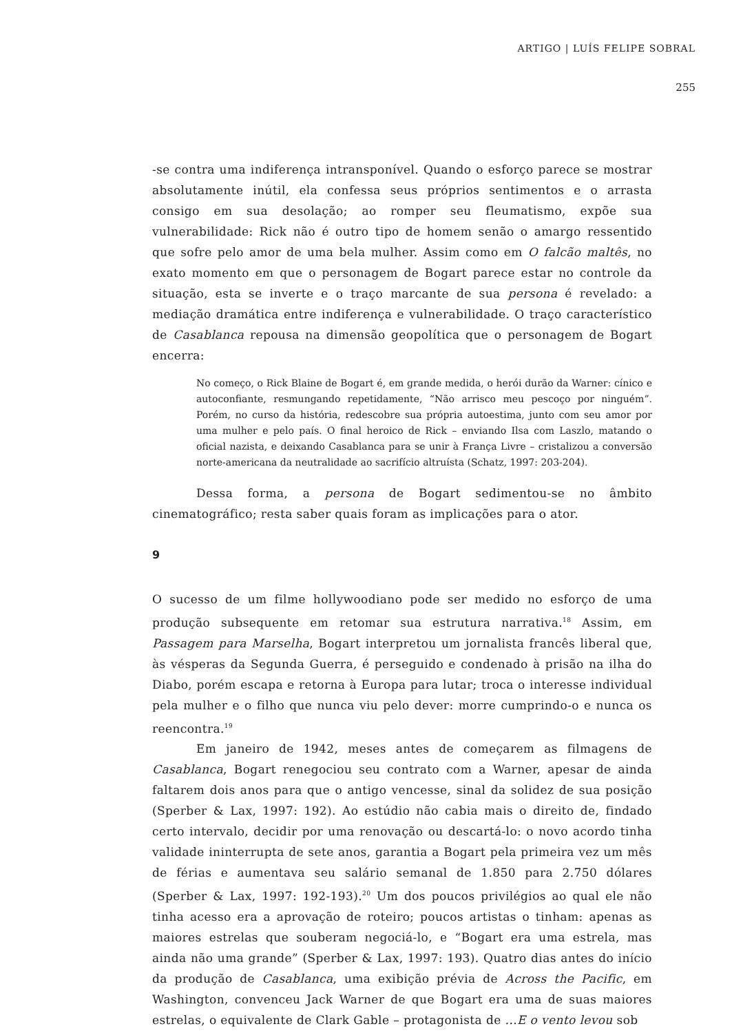ARTIGO | LUÍS FELIPE SOBRAL
255
-se contra uma indiferença intransponível. Quando o esforço parece se mostrar absolutamente inútil, ela confessa seus próprios sentimentos e o arrasta consigo em sua desolação; ao romper seu fleumatismo, expõe sua vulnerabilidade: Rick não é outro tipo de homem senão o amargo ressentido que sofre pelo amor de uma bela mulher. Assim como em O falcão maltês, no exato momento em que o personagem de Bogart parece estar no controle da situação, esta se inverte e o traço marcante de sua persona é revelado: a mediação dramática entre indiferença e vulnerabilidade. O traço característico de Casablanca repousa na dimensão geopolítica que o personagem de Bogart encerra:
No começo, o Rick Blaine de Bogart é, em grande medida, o herói durão da Warner: cínico e autoconfiante, resmungando repetidamente, “Não arrisco meu pescoço por ninguém”. Porém, no curso da história, redescobre sua própria autoestima, junto com seu amor por uma mulher e pelo país. O final heroico de Rick – enviando Ilsa com Laszlo, matando o oficial nazista, e deixando Casablanca para se unir à França Livre – cristalizou a conversão norte-americana da neutralidade ao sacrifício altruísta (Schatz, 1997: 203-204).
Dessa forma, a persona de Bogart sedimentou-se no âmbito cinematográfico; resta saber quais foram as implicações para o ator.
9
O sucesso de um filme hollywoodiano pode ser medido no esforço de uma produção subsequente em retomar sua estrutura narrativa.<sup>18</sup> Assim, em Passagem para Marselha, Bogart interpretou um jornalista francês liberal que, às vésperas da Segunda Guerra, é perseguido e condenado à prisão na ilha do Diabo, porém escapa e retorna à Europa para lutar; troca o interesse individual pela mulher e o filho que nunca viu pelo dever: morre cumprindo-o e nunca os reencontra.<sup>19</sup>
Em janeiro de 1942, meses antes de começarem as filmagens de Casablanca, Bogart renegociou seu contrato com a Warner, apesar de ainda faltarem dois anos para que o antigo vencesse, sinal da solidez de sua posição (Sperber & Lax, 1997: 192). Ao estúdio não cabia mais o direito de, findado certo intervalo, decidir por uma renovação ou descartá-lo: o novo acordo tinha validade ininterrupta de sete anos, garantia a Bogart pela primeira vez um mês de férias e aumentava seu salário semanal de 1.850 para 2.750 dólares (Sperber & Lax, 1997: 192-193).<sup>20</sup> Um dos poucos privilégios ao qual ele não tinha acesso era a aprovação de roteiro; poucos artistas o tinham: apenas as maiores estrelas que souberam negociá-lo, e “Bogart era uma estrela, mas ainda não uma grande” (Sperber & Lax, 1997: 193). Quatro dias antes do início da produção de Casablanca, uma exibição prévia de Across the Pacific, em Washington, convenceu Jack Warner de que Bogart era uma de suas maiores estrelas, o equivalente de Clark Gable – protagonista de ...E o vento levou sob